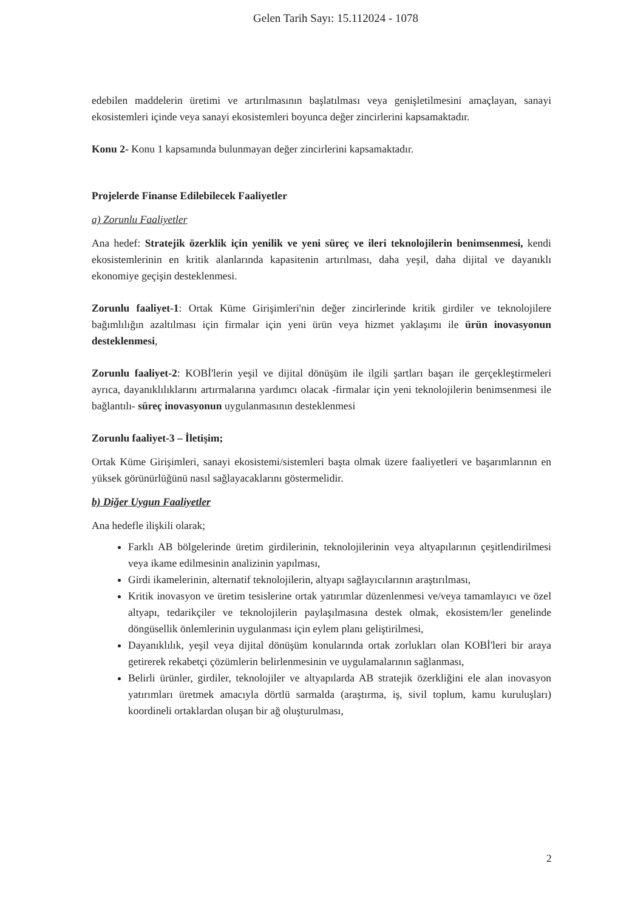Gelen Tarih Sayı: 15.112024 - 1078
edebilen maddelerin üretimi ve artırılmasının başlatılması veya genişletilmesini amaçlayan, sanayi ekosistemleri içinde veya sanayi ekosistemleri boyunca değer zincirlerini kapsamaktadır.
Konu 2- Konu 1 kapsamında bulunmayan değer zincirlerini kapsamaktadır.
Projelerde Finanse Edilebilecek Faaliyetler
a) Zorunlu Faaliyetler
Ana hedef: Stratejik özerklik için yenilik ve yeni süreç ve ileri teknolojilerin benimsenmesi, kendi ekosistemlerinin en kritik alanlarında kapasitenin artırılması, daha yeşil, daha dijital ve dayanıklı ekonomiye geçişin desteklenmesi.
Zorunlu faaliyet-1: Ortak Küme Girişimleri'nin değer zincirlerinde kritik girdiler ve teknolojilere bağımlılığın azaltılması için firmalar için yeni ürün veya hizmet yaklaşımı ile ürün inovasyonun desteklenmesi,
Zorunlu faaliyet-2: KOBİ'lerin yeşil ve dijital dönüşüm ile ilgili şartları başarı ile gerçekleştirmeleri ayrıca, dayanıklılıklarını artırmalarına yardımcı olacak -firmalar için yeni teknolojilerin benimsenmesi ile bağlantılı- süreç inovasyonun uygulanmasının desteklenmesi
Zorunlu faaliyet-3 – İletişim;
Ortak Küme Girişimleri, sanayi ekosistemi/sistemleri başta olmak üzere faaliyetleri ve başarımlarının en yüksek görünürlüğünü nasıl sağlayacaklarını göstermelidir.
b) Diğer Uygun Faaliyetler
Ana hedefle ilişkili olarak;
Farklı AB bölgelerinde üretim girdilerinin, teknolojilerinin veya altyapılarının çeşitlendirilmesi veya ikame edilmesinin analizinin yapılması,
Girdi ikamelerinin, alternatif teknolojilerin, altyapı sağlayıcılarının araştırılması,
Kritik inovasyon ve üretim tesislerine ortak yatırımlar düzenlenmesi ve/veya tamamlayıcı ve özel altyapı, tedarikçiler ve teknolojilerin paylaşılmasına destek olmak, ekosistem/ler genelinde döngüsellik önlemlerinin uygulanması için eylem planı geliştirilmesi,
Dayanıklılık, yeşil veya dijital dönüşüm konularında ortak zorlukları olan KOBİ'leri bir araya getirerek rekabetçi çözümlerin belirlenmesinin ve uygulamalarının sağlanması,
Belirli ürünler, girdiler, teknolojiler ve altyapılarda AB stratejik özerkliğini ele alan inovasyon yatırımları üretmek amacıyla dörtlü sarmalda (araştırma, iş, sivil toplum, kamu kuruluşları) koordineli ortaklardan oluşan bir ağ oluşturulması,
2